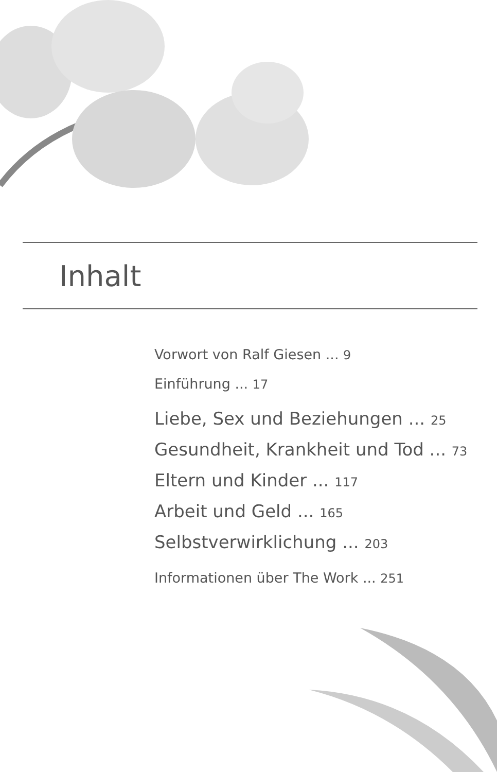Inhalt
Vorwort von Ralf Giesen ... 9
Einführung ... 17
Liebe, Sex und Beziehungen ... 25
Gesundheit, Krankheit und Tod ... 73
Eltern und Kinder ... 117
Arbeit und Geld ... 165
Selbstverwirklichung ... 203
Informationen über The Work ... 251